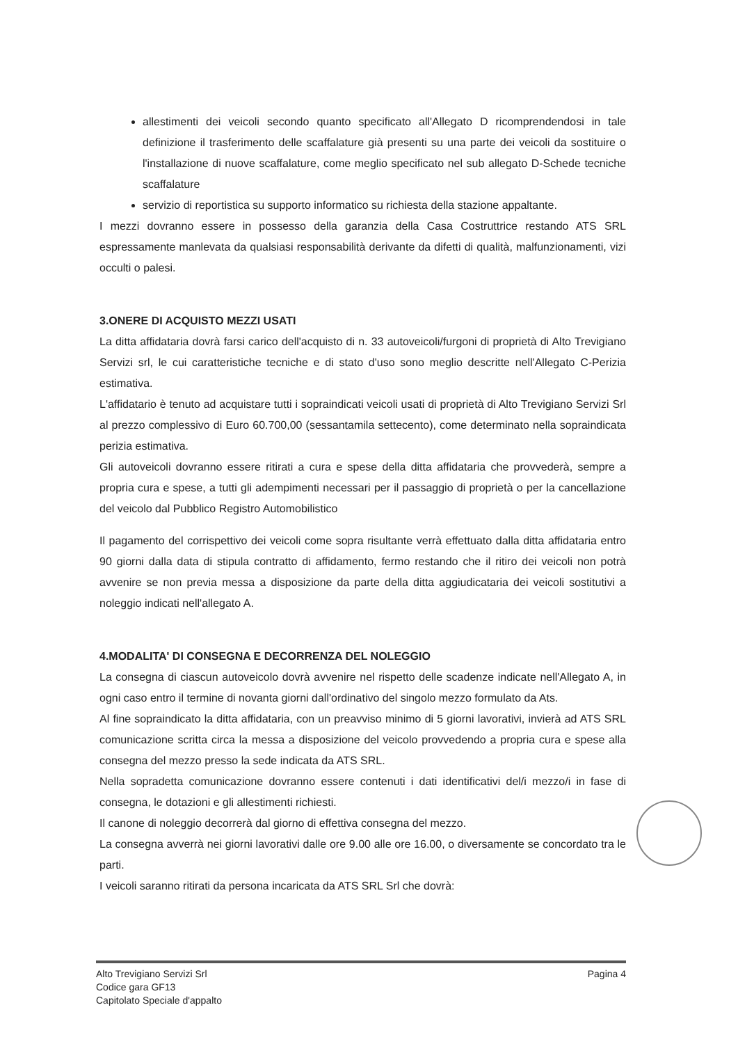allestimenti dei veicoli secondo quanto specificato all'Allegato D ricomprendendosi in tale definizione il trasferimento delle scaffalature già presenti su una parte dei veicoli da sostituire o l'installazione di nuove scaffalature, come meglio specificato nel sub allegato D-Schede tecniche scaffalature
servizio di reportistica su supporto informatico su richiesta della stazione appaltante.
I mezzi dovranno essere in possesso della garanzia della Casa Costruttrice restando ATS SRL espressamente manlevata da qualsiasi responsabilità derivante da difetti di qualità, malfunzionamenti, vizi occulti o palesi.
3.ONERE DI ACQUISTO MEZZI USATI
La ditta affidataria dovrà farsi carico dell'acquisto di n. 33 autoveicoli/furgoni di proprietà di Alto Trevigiano Servizi srl, le cui caratteristiche tecniche e di stato d'uso sono meglio descritte nell'Allegato C-Perizia estimativa.
L'affidatario è tenuto ad acquistare tutti i sopraindicati veicoli usati di proprietà di Alto Trevigiano Servizi Srl al prezzo complessivo di Euro 60.700,00 (sessantamila settecento), come determinato nella sopraindicata perizia estimativa.
Gli autoveicoli dovranno essere ritirati a cura e spese della ditta affidataria che provvederà, sempre a propria cura e spese, a tutti gli adempimenti necessari per il passaggio di proprietà o per la cancellazione del veicolo dal Pubblico Registro Automobilistico
Il pagamento del corrispettivo dei veicoli come sopra risultante verrà effettuato dalla ditta affidataria entro 90 giorni dalla data di stipula contratto di affidamento, fermo restando che il ritiro dei veicoli non potrà avvenire se non previa messa a disposizione da parte della ditta aggiudicataria dei veicoli sostitutivi a noleggio indicati nell'allegato A.
4.MODALITA' DI CONSEGNA E DECORRENZA DEL NOLEGGIO
La consegna di ciascun autoveicolo dovrà avvenire nel rispetto delle scadenze indicate nell'Allegato A, in ogni caso entro il termine di novanta giorni dall'ordinativo del singolo mezzo formulato da Ats.
Al fine sopraindicato la ditta affidataria, con un preavviso minimo di 5 giorni lavorativi, invierà ad ATS SRL comunicazione scritta circa la messa a disposizione del veicolo provvedendo a propria cura e spese alla consegna del mezzo presso la sede indicata da ATS SRL.
Nella sopradetta comunicazione dovranno essere contenuti i dati identificativi del/i mezzo/i in fase di consegna, le dotazioni e gli allestimenti richiesti.
Il canone di noleggio decorrerà dal giorno di effettiva consegna del mezzo.
La consegna avverrà nei giorni lavorativi dalle ore 9.00 alle ore 16.00, o diversamente se concordato tra le parti.
I veicoli saranno ritirati da persona incaricata da ATS SRL Srl che dovrà:
Alto Trevigiano Servizi Srl
Codice gara GF13
Capitolato Speciale d'appalto
Pagina 4